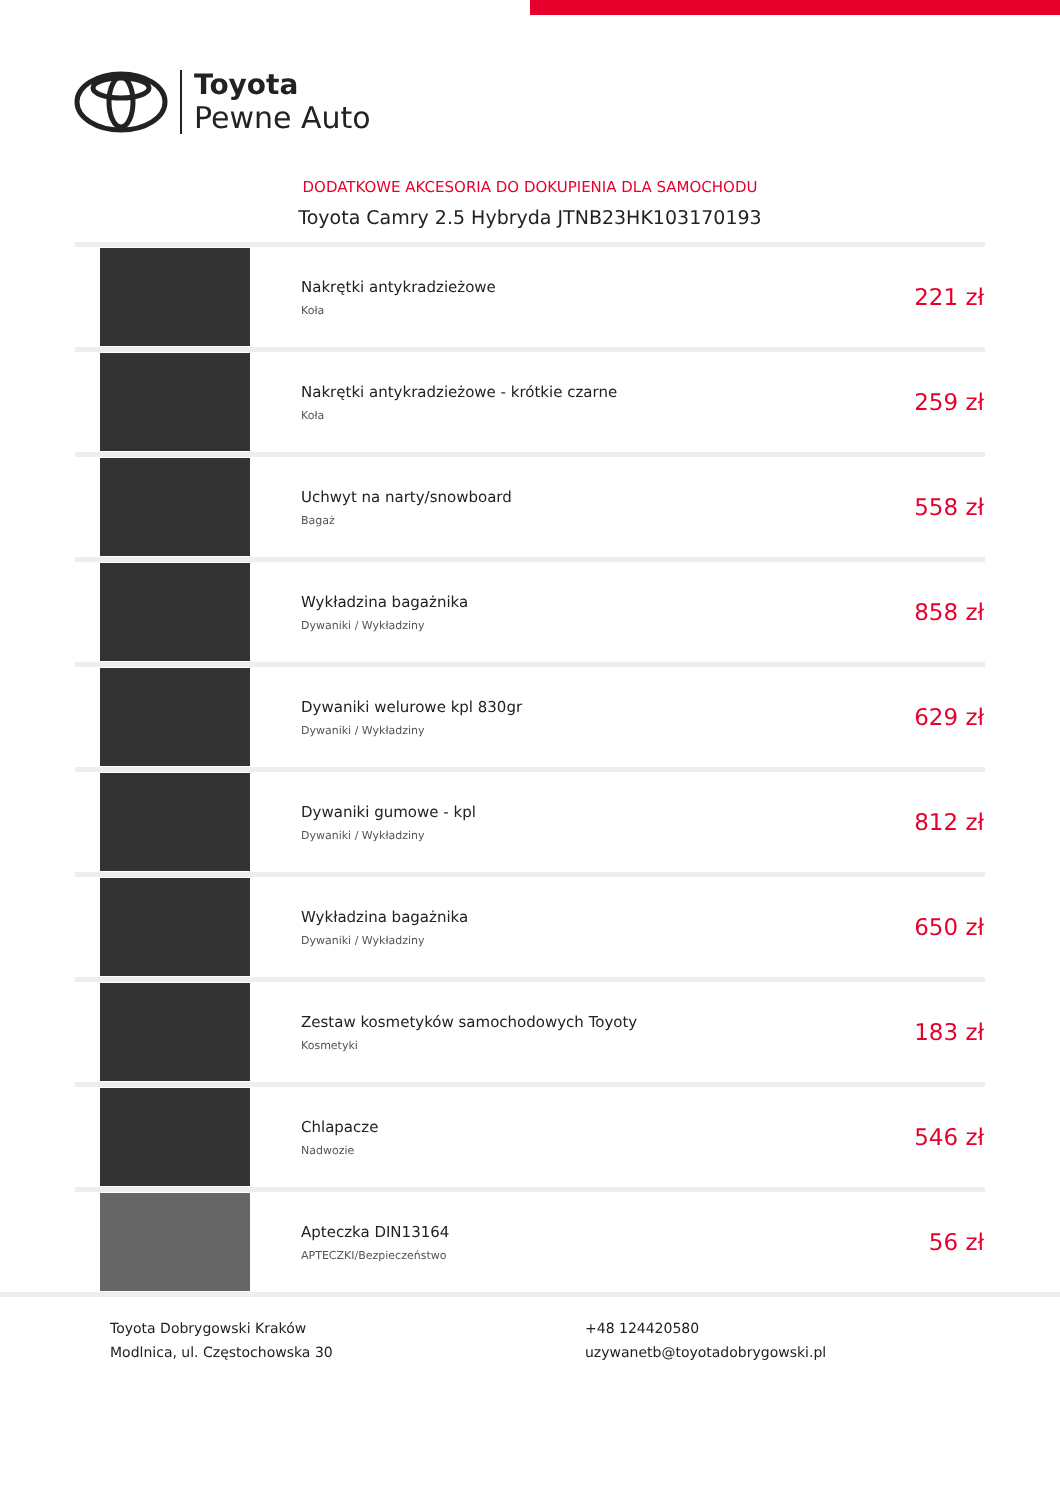Toyota
Pewne Auto
DODATKOWE AKCESORIA DO DOKUPIENIA DLA SAMOCHODU
Toyota Camry 2.5 Hybryda JTNB23HK103170193
| | Nakrętki antykradzieżowe Koła | 221 zł |
| | Nakrętki antykradzieżowe - krótkie czarne Koła | 259 zł |
| | Uchwyt na narty/snowboard Bagaż | 558 zł |
| | Wykładzina bagażnika Dywaniki / Wykładziny | 858 zł |
| | Dywaniki welurowe kpl 830gr Dywaniki / Wykładziny | 629 zł |
| | Dywaniki gumowe - kpl Dywaniki / Wykładziny | 812 zł |
| | Wykładzina bagażnika Dywaniki / Wykładziny | 650 zł |
| | Zestaw kosmetyków samochodowych Toyoty Kosmetyki | 183 zł |
| | Chlapacze Nadwozie | 546 zł |
| | Apteczka DIN13164 APTECZKI/Bezpieczeństwo | 56 zł |
Toyota Dobrygowski Kraków
Modlnica, ul. Częstochowska 30
+48 124420580
uzywanetb@toyotadobrygowski.pl